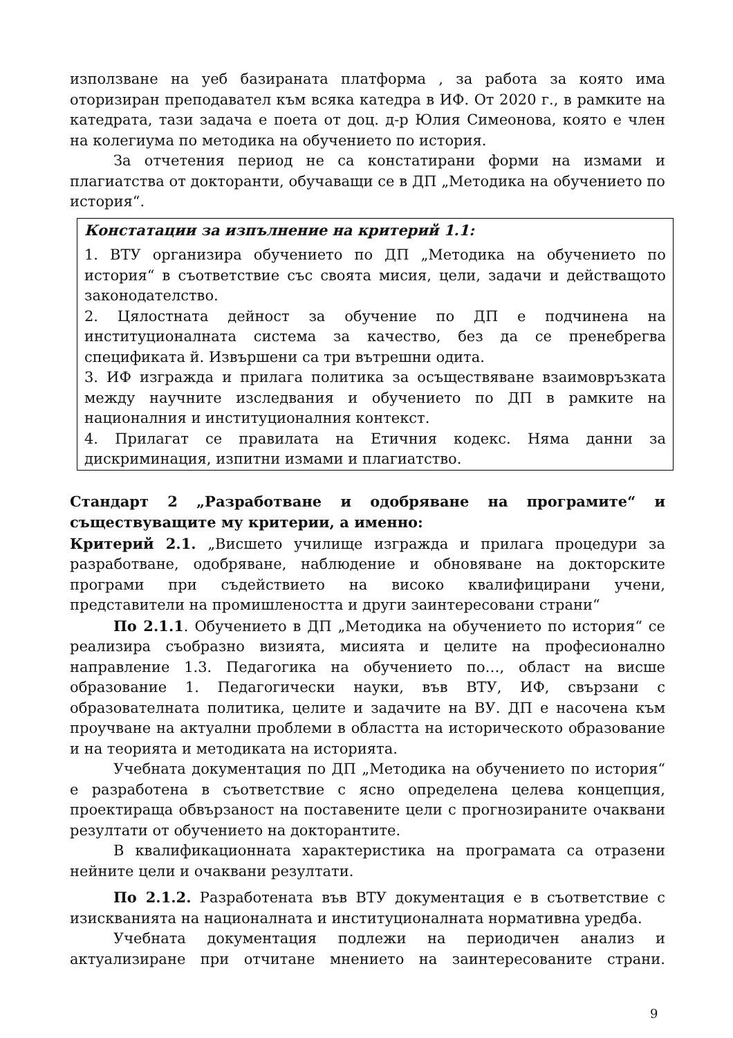използване на уеб базираната платформа , за работа за която има оторизиран преподавател към всяка катедра в ИФ. От 2020 г., в рамките на катедрата, тази задача е поета от доц. д-р Юлия Симеонова, която е член на колегиума по методика на обучението по история.
За отчетения период не са констатирани форми на измами и плагиатства от докторанти, обучаващи се в ДП „Методика на обучението по история“.
Констатации за изпълнение на критерий 1.1:
1. ВТУ организира обучението по ДП „Методика на обучението по история“ в съответствие със своята мисия, цели, задачи и действащото законодателство.
2. Цялостната дейност за обучение по ДП е подчинена на институционалната система за качество, без да се пренебрегва спецификата й. Извършени са три вътрешни одита.
3. ИФ изгражда и прилага политика за осъществяване взаимовръзката между научните изследвания и обучението по ДП в рамките на националния и институционалния контекст.
4. Прилагат се правилата на Етичния кодекс. Няма данни за дискриминация, изпитни измами и плагиатство.
Стандарт 2 „Разработване и одобряване на програмите“ и съществуващите му критерии, а именно:
Критерий 2.1. „Висшето училище изгражда и прилага процедури за разработване, одобряване, наблюдение и обновяване на докторските програми при съдействието на високо квалифицирани учени, представители на промишлеността и други заинтересовани страни“
По 2.1.1. Обучението в ДП „Методика на обучението по история“ се реализира съобразно визията, мисията и целите на професионално направление 1.3. Педагогика на обучението по…, област на висше образование 1. Педагогически науки, във ВТУ, ИФ, свързани с образователната политика, целите и задачите на ВУ. ДП е насочена към проучване на актуални проблеми в областта на историческото образование и на теорията и методиката на историята.
Учебната документация по ДП „Методика на обучението по история“ е разработена в съответствие с ясно определена целева концепция, проектираща обвързаност на поставените цели с прогнозираните очаквани резултати от обучението на докторантите.
В квалификационната характеристика на програмата са отразени нейните цели и очаквани резултати.
По 2.1.2. Разработената във ВТУ документация е в съответствие с изискванията на националната и институционалната нормативна уредба.
Учебната документация подлежи на периодичен анализ и актуализиране при отчитане мнението на заинтересованите страни.
9